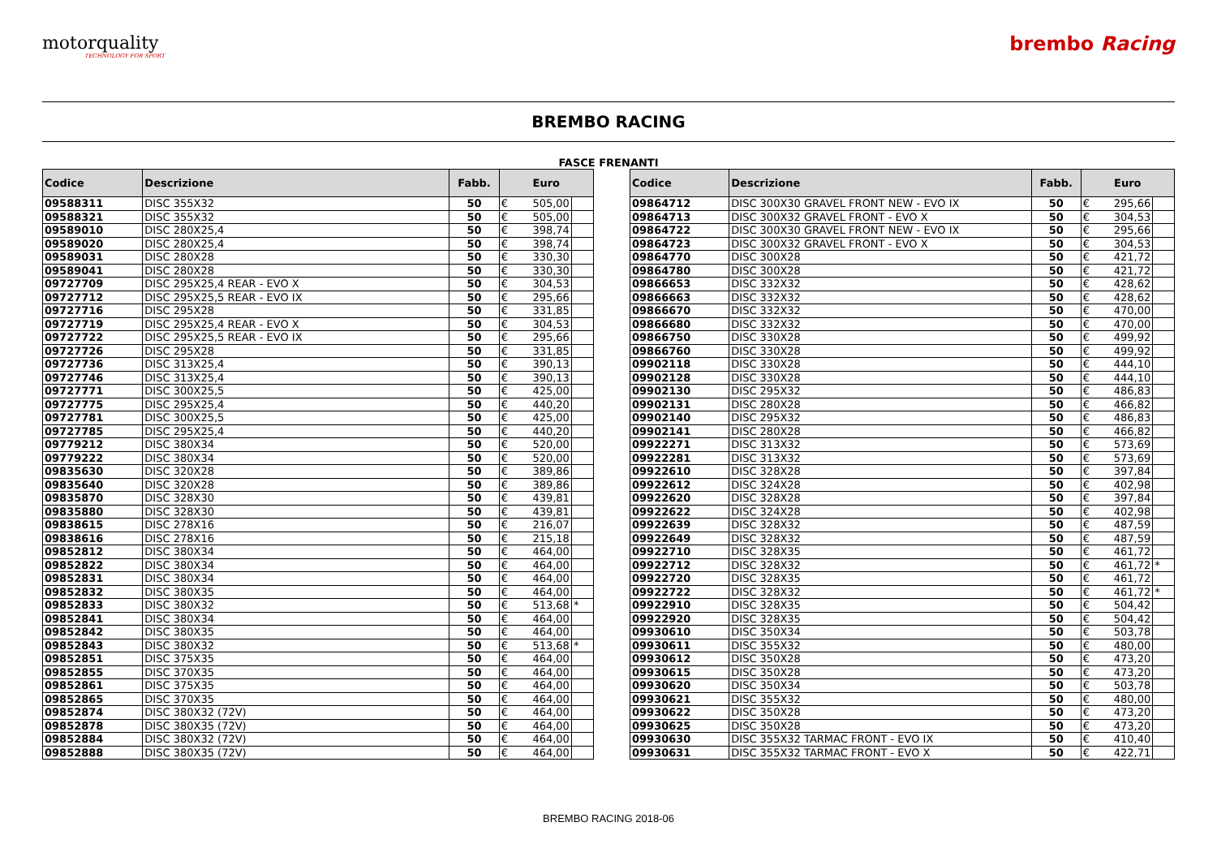motorquality
TECHNOLOGY FOR SPORT
brembo Racing
BREMBO RACING
FASCE FRENANTI
| Codice | Descrizione | Fabb. | Euro | | |
| --- | --- | --- | --- | --- | --- |
| 09588311 | DISC 355X32 | 50 | € | 505,00 | |
| 09588321 | DISC 355X32 | 50 | € | 505,00 | |
| 09589010 | DISC 280X25,4 | 50 | € | 398,74 | |
| 09589020 | DISC 280X25,4 | 50 | € | 398,74 | |
| 09589031 | DISC 280X28 | 50 | € | 330,30 | |
| 09589041 | DISC 280X28 | 50 | € | 330,30 | |
| 09727709 | DISC 295X25,4 REAR - EVO X | 50 | € | 304,53 | |
| 09727712 | DISC 295X25,5 REAR - EVO IX | 50 | € | 295,66 | |
| 09727716 | DISC 295X28 | 50 | € | 331,85 | |
| 09727719 | DISC 295X25,4 REAR - EVO X | 50 | € | 304,53 | |
| 09727722 | DISC 295X25,5 REAR - EVO IX | 50 | € | 295,66 | |
| 09727726 | DISC 295X28 | 50 | € | 331,85 | |
| 09727736 | DISC 313X25,4 | 50 | € | 390,13 | |
| 09727746 | DISC 313X25,4 | 50 | € | 390,13 | |
| 09727771 | DISC 300X25,5 | 50 | € | 425,00 | |
| 09727775 | DISC 295X25,4 | 50 | € | 440,20 | |
| 09727781 | DISC 300X25,5 | 50 | € | 425,00 | |
| 09727785 | DISC 295X25,4 | 50 | € | 440,20 | |
| 09779212 | DISC 380X34 | 50 | € | 520,00 | |
| 09779222 | DISC 380X34 | 50 | € | 520,00 | |
| 09835630 | DISC 320X28 | 50 | € | 389,86 | |
| 09835640 | DISC 320X28 | 50 | € | 389,86 | |
| 09835870 | DISC 328X30 | 50 | € | 439,81 | |
| 09835880 | DISC 328X30 | 50 | € | 439,81 | |
| 09838615 | DISC 278X16 | 50 | € | 216,07 | |
| 09838616 | DISC 278X16 | 50 | € | 215,18 | |
| 09852812 | DISC 380X34 | 50 | € | 464,00 | |
| 09852822 | DISC 380X34 | 50 | € | 464,00 | |
| 09852831 | DISC 380X34 | 50 | € | 464,00 | |
| 09852832 | DISC 380X35 | 50 | € | 464,00 | |
| 09852833 | DISC 380X32 | 50 | € | 513,68 | * |
| 09852841 | DISC 380X34 | 50 | € | 464,00 | |
| 09852842 | DISC 380X35 | 50 | € | 464,00 | |
| 09852843 | DISC 380X32 | 50 | € | 513,68 | * |
| 09852851 | DISC 375X35 | 50 | € | 464,00 | |
| 09852855 | DISC 370X35 | 50 | € | 464,00 | |
| 09852861 | DISC 375X35 | 50 | € | 464,00 | |
| 09852865 | DISC 370X35 | 50 | € | 464,00 | |
| 09852874 | DISC 380X32 (72V) | 50 | € | 464,00 | |
| 09852878 | DISC 380X35 (72V) | 50 | € | 464,00 | |
| 09852884 | DISC 380X32 (72V) | 50 | € | 464,00 | |
| 09852888 | DISC 380X35 (72V) | 50 | € | 464,00 | |
| Codice | Descrizione | Fabb. | Euro | | |
| --- | --- | --- | --- | --- | --- |
| 09864712 | DISC 300X30 GRAVEL FRONT NEW - EVO IX | 50 | € | 295,66 | |
| 09864713 | DISC 300X32 GRAVEL FRONT - EVO X | 50 | € | 304,53 | |
| 09864722 | DISC 300X30 GRAVEL FRONT NEW - EVO IX | 50 | € | 295,66 | |
| 09864723 | DISC 300X32 GRAVEL FRONT - EVO X | 50 | € | 304,53 | |
| 09864770 | DISC 300X28 | 50 | € | 421,72 | |
| 09864780 | DISC 300X28 | 50 | € | 421,72 | |
| 09866653 | DISC 332X32 | 50 | € | 428,62 | |
| 09866663 | DISC 332X32 | 50 | € | 428,62 | |
| 09866670 | DISC 332X32 | 50 | € | 470,00 | |
| 09866680 | DISC 332X32 | 50 | € | 470,00 | |
| 09866750 | DISC 330X28 | 50 | € | 499,92 | |
| 09866760 | DISC 330X28 | 50 | € | 499,92 | |
| 09902118 | DISC 330X28 | 50 | € | 444,10 | |
| 09902128 | DISC 330X28 | 50 | € | 444,10 | |
| 09902130 | DISC 295X32 | 50 | € | 486,83 | |
| 09902131 | DISC 280X28 | 50 | € | 466,82 | |
| 09902140 | DISC 295X32 | 50 | € | 486,83 | |
| 09902141 | DISC 280X28 | 50 | € | 466,82 | |
| 09922271 | DISC 313X32 | 50 | € | 573,69 | |
| 09922281 | DISC 313X32 | 50 | € | 573,69 | |
| 09922610 | DISC 328X28 | 50 | € | 397,84 | |
| 09922612 | DISC 324X28 | 50 | € | 402,98 | |
| 09922620 | DISC 328X28 | 50 | € | 397,84 | |
| 09922622 | DISC 324X28 | 50 | € | 402,98 | |
| 09922639 | DISC 328X32 | 50 | € | 487,59 | |
| 09922649 | DISC 328X32 | 50 | € | 487,59 | |
| 09922710 | DISC 328X35 | 50 | € | 461,72 | |
| 09922712 | DISC 328X32 | 50 | € | 461,72 | * |
| 09922720 | DISC 328X35 | 50 | € | 461,72 | |
| 09922722 | DISC 328X32 | 50 | € | 461,72 | * |
| 09922910 | DISC 328X35 | 50 | € | 504,42 | |
| 09922920 | DISC 328X35 | 50 | € | 504,42 | |
| 09930610 | DISC 350X34 | 50 | € | 503,78 | |
| 09930611 | DISC 355X32 | 50 | € | 480,00 | |
| 09930612 | DISC 350X28 | 50 | € | 473,20 | |
| 09930615 | DISC 350X28 | 50 | € | 473,20 | |
| 09930620 | DISC 350X34 | 50 | € | 503,78 | |
| 09930621 | DISC 355X32 | 50 | € | 480,00 | |
| 09930622 | DISC 350X28 | 50 | € | 473,20 | |
| 09930625 | DISC 350X28 | 50 | € | 473,20 | |
| 09930630 | DISC 355X32 TARMAC FRONT - EVO IX | 50 | € | 410,40 | |
| 09930631 | DISC 355X32 TARMAC FRONT - EVO X | 50 | € | 422,71 | |
BREMBO RACING 2018-06